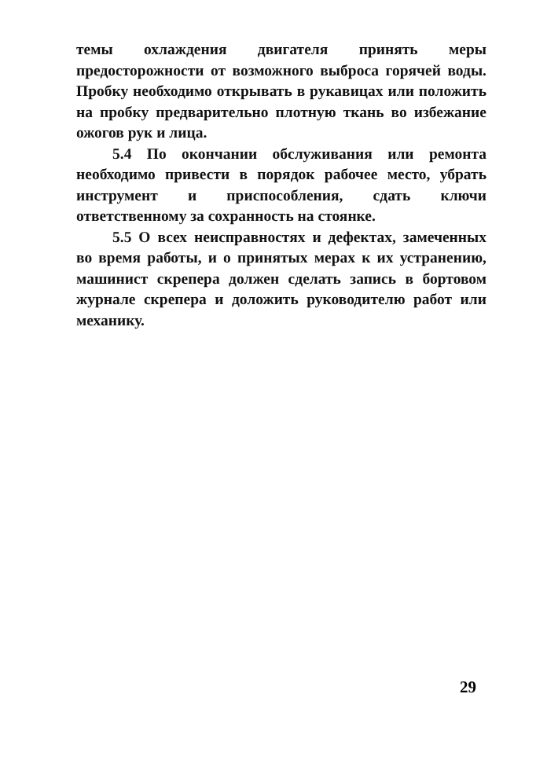темы охлаждения двигателя принять меры предосторожности от возможного выброса горячей воды. Пробку необходимо открывать в рукавицах или положить на пробку предварительно плотную ткань во избежание ожогов рук и лица.
5.4 По окончании обслуживания или ремонта необходимо привести в порядок рабочее место, убрать инструмент и приспособления, сдать ключи ответственному за сохранность на стоянке.
5.5 О всех неисправностях и дефектах, замеченных во время работы, и о принятых мерах к их устранению, машинист скрепера должен сделать запись в бортовом журнале скрепера и доложить руководителю работ или механику.
29